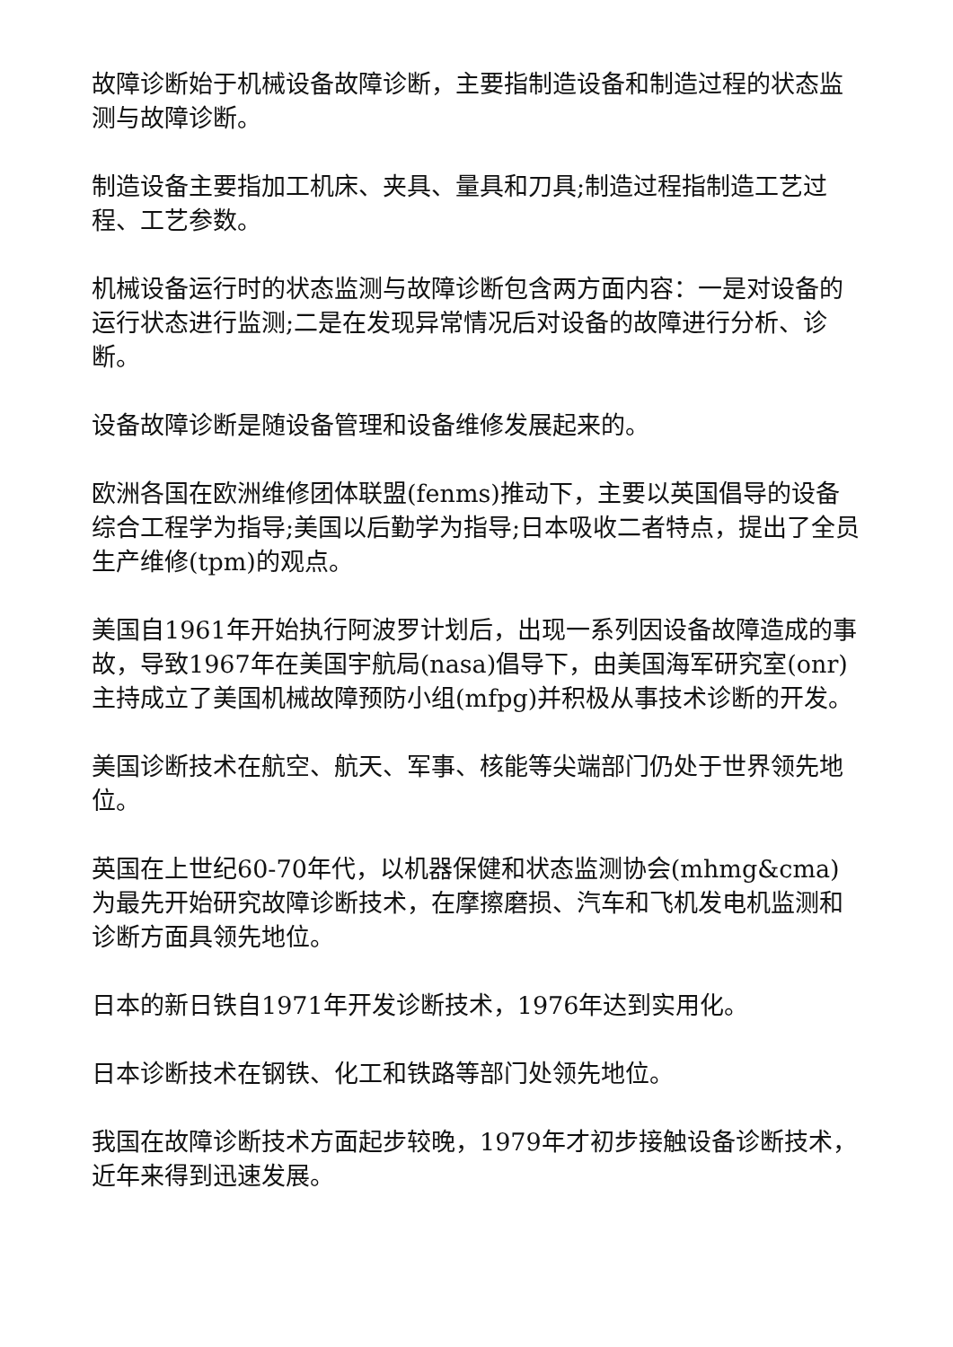故障诊断始于机械设备故障诊断，主要指制造设备和制造过程的状态监测与故障诊断。
制造设备主要指加工机床、夹具、量具和刀具;制造过程指制造工艺过程、工艺参数。
机械设备运行时的状态监测与故障诊断包含两方面内容：一是对设备的运行状态进行监测;二是在发现异常情况后对设备的故障进行分析、诊断。
设备故障诊断是随设备管理和设备维修发展起来的。
欧洲各国在欧洲维修团体联盟(fenms)推动下，主要以英国倡导的设备综合工程学为指导;美国以后勤学为指导;日本吸收二者特点，提出了全员生产维修(tpm)的观点。
美国自1961年开始执行阿波罗计划后，出现一系列因设备故障造成的事故，导致1967年在美国宇航局(nasa)倡导下，由美国海军研究室(onr)主持成立了美国机械故障预防小组(mfpg)并积极从事技术诊断的开发。
美国诊断技术在航空、航天、军事、核能等尖端部门仍处于世界领先地位。
英国在上世纪60-70年代，以机器保健和状态监测协会(mhmg&cma)为最先开始研究故障诊断技术，在摩擦磨损、汽车和飞机发电机监测和诊断方面具领先地位。
日本的新日铁自1971年开发诊断技术，1976年达到实用化。
日本诊断技术在钢铁、化工和铁路等部门处领先地位。
我国在故障诊断技术方面起步较晚，1979年才初步接触设备诊断技术，近年来得到迅速发展。